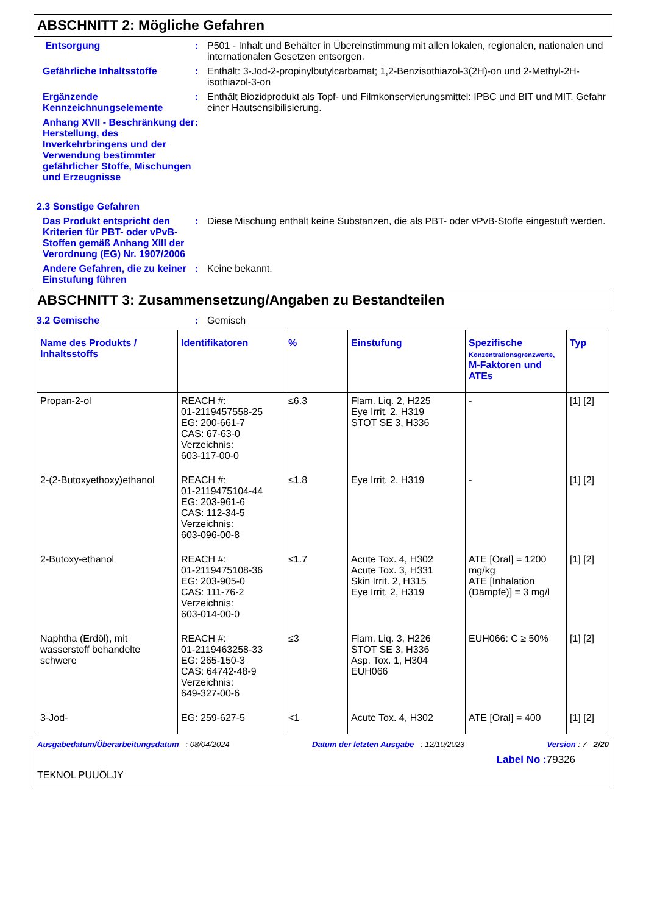ABSCHNITT 2: Mögliche Gefahren
Entsorgung : P501 - Inhalt und Behälter in Übereinstimmung mit allen lokalen, regionalen, nationalen und internationalen Gesetzen entsorgen.
Gefährliche Inhaltsstoffe : Enthält: 3-Jod-2-propinylbutylcarbamat; 1,2-Benzisothiazol-3(2H)-on und 2-Methyl-2H-isothiazol-3-on
Ergänzende Kennzeichnungselemente
: Enthält Biozidprodukt als Topf- und Filmkonservierungsmittel: IPBC und BIT und MIT. Gefahr einer Hautsensibilisierung.
Anhang XVII - Beschränkung der Herstellung, des Inverkehrbringens und der Verwendung bestimmter gefährlicher Stoffe, Mischungen und Erzeugnisse
:
2.3 Sonstige Gefahren
Das Produkt entspricht den Kriterien für PBT- oder vPvB-Stoffen gemäß Anhang XIII der Verordnung (EG) Nr. 1907/2006
: Diese Mischung enthält keine Substanzen, die als PBT- oder vPvB-Stoffe eingestuft werden.
Andere Gefahren, die zu keiner Einstufung führen
: Keine bekannt.
ABSCHNITT 3: Zusammensetzung/Angaben zu Bestandteilen
3.2 Gemische : Gemisch
| Name des Produkts / Inhaltsstoffs | Identifikatoren | % | Einstufung | Spezifische Konzentrationsgrenzwerte, M-Faktoren und ATEs | Typ |
| --- | --- | --- | --- | --- | --- |
| Propan-2-ol | REACH #: 01-2119457558-25 EG: 200-661-7 CAS: 67-63-0 Verzeichnis: 603-117-00-0 | ≤6.3 | Flam. Liq. 2, H225 Eye Irrit. 2, H319 STOT SE 3, H336 | - | [1] [2] |
| 2-(2-Butoxyethoxy)ethanol | REACH #: 01-2119475104-44 EG: 203-961-6 CAS: 112-34-5 Verzeichnis: 603-096-00-8 | ≤1.8 | Eye Irrit. 2, H319 | - | [1] [2] |
| 2-Butoxy-ethanol | REACH #: 01-2119475108-36 EG: 203-905-0 CAS: 111-76-2 Verzeichnis: 603-014-00-0 | ≤1.7 | Acute Tox. 4, H302 Acute Tox. 3, H331 Skin Irrit. 2, H315 Eye Irrit. 2, H319 | ATE [Oral] = 1200 mg/kg ATE [Inhalation (Dämpfe)] = 3 mg/l | [1] [2] |
| Naphtha (Erdöl), mit wasserstoff behandelte schwere | REACH #: 01-2119463258-33 EG: 265-150-3 CAS: 64742-48-9 Verzeichnis: 649-327-00-6 | ≤3 | Flam. Liq. 3, H226 STOT SE 3, H336 Asp. Tox. 1, H304 EUH066 | EUH066: C ≥ 50% | [1] [2] |
| 3-Jod- | EG: 259-627-5 | <1 | Acute Tox. 4, H302 | ATE [Oral] = 400 | [1] [2] |
Ausgabedatum/Überarbeitungsdatum : 08/04/2024 Datum der letzten Ausgabe : 12/10/2023 Version : 7 2/20
Label No : 79326
TEKNOL PUUÖLJY